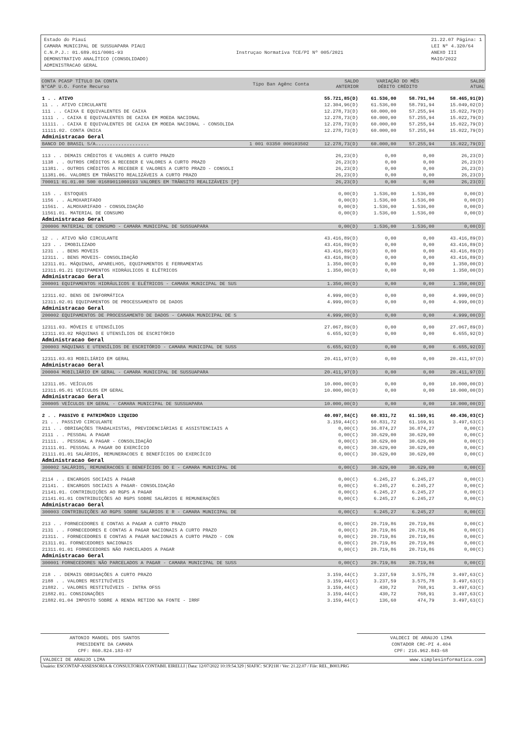Estado do Piauí
CAMARA MUNICIPAL DE SUSSUAPARA PIAUI
C.N.P.J.: 01.689.011/0001-93
DEMONSTRATIVO ANALÍTICO (CONSOLIDADO)
ADMINISTRACAO GERAL
Instruçao Normativa TCE/PI Nº 005/2021
21.22.07 Página: 1
LEI Nº 4.320/64
ANEXO III
MAIO/2022
| CONTA PCASP TÍTULO DA CONTA N°CAP U.O. Fonte Recurso | Tipo Ban Agênc Conta | SALDO ANTERIOR | VARIAÇÃO DO MÊS DÉBITO CRÉDITO | | SALDO ATUAL |
| --- | --- | --- | --- | --- | --- |
| 1 . . ATIVO | | 55.721,85(D) | 61.536,00 | 58.791,94 | 58.465,91(D) |
| 11 . . ATIVO CIRCULANTE | | 12.304,96(D) | 61.536,00 | 58.791,94 | 15.049,02(D) |
| 111 . . CAIXA E EQUIVALENTES DE CAIXA | | 12.278,73(D) | 60.000,00 | 57.255,94 | 15.022,79(D) |
| 1111 . . CAIXA E EQUIVALENTES DE CAIXA EM MOEDA NACIONAL | | 12.278,73(D) | 60.000,00 | 57.255,94 | 15.022,79(D) |
| 11111. . CAIXA E EQUIVALENTES DE CAIXA EM MOEDA NACIONAL - CONSOLIDA | | 12.278,73(D) | 60.000,00 | 57.255,94 | 15.022,79(D) |
| 11111.02. CONTA ÚNICA | | 12.278,73(D) | 60.000,00 | 57.255,94 | 15.022,79(D) |
| Administracao Geral | | | | | |
| BANCO DO BRASIL S/A................... | 1 001 03350 000103502 | 12.278,73(D) | 60.000,00 | 57.255,94 | 15.022,79(D) |
| 113 . . DEMAIS CRÉDITOS E VALORES A CURTO PRAZO | | 26,23(D) | 0,00 | 0,00 | 26,23(D) |
| 1138 . . OUTROS CRÉDITOS A RECEBER E VALORES A CURTO PRAZO | | 26,23(D) | 0,00 | 0,00 | 26,23(D) |
| 11381. . OUTROS CRÉDITOS A RECEBER E VALORES A CURTO PRAZO - CONSOLI | | 26,23(D) | 0,00 | 0,00 | 26,23(D) |
| 11381.06. VALORES EM TRÂNSITO REALIZÁVEIS A CURTO PRAZO | | 26,23(D) | 0,00 | 0,00 | 26,23(D) |
| 700011 01.01.00 500 01689011000193 VALORES EM TRÂNSITO REALIZÁVEIS [P] | | 26,23(D) | 0,00 | 0,00 | 26,23(D) |
| 115 . . ESTOQUES | | 0,00(D) | 1.536,00 | 1.536,00 | 0,00(D) |
| 1156 . . ALMOXARIFADO | | 0,00(D) | 1.536,00 | 1.536,00 | 0,00(D) |
| 11561. . ALMOXARIFADO - CONSOLIDAÇÃO | | 0,00(D) | 1.536,00 | 1.536,00 | 0,00(D) |
| 11561.01. MATERIAL DE CONSUMO | | 0,00(D) | 1.536,00 | 1.536,00 | 0,00(D) |
| Administracao Geral | | | | | |
| 200006 MATERIAL DE CONSUMO - CAMARA MUNICIPAL DE SUSSUAPARA | | 0,00(D) | 1.536,00 | 1.536,00 | 0,00(D) |
| 12 . . ATIVO NÃO CIRCULANTE | | 43.416,89(D) | 0,00 | 0,00 | 43.416,89(D) |
| 123 . . IMOBILIZADO | | 43.416,89(D) | 0,00 | 0,00 | 43.416,89(D) |
| 1231 . . BENS MOVEIS | | 43.416,89(D) | 0,00 | 0,00 | 43.416,89(D) |
| 12311. . BENS MOVEIS- CONSOLIDAÇÃO | | 43.416,89(D) | 0,00 | 0,00 | 43.416,89(D) |
| 12311.01. MÁQUINAS, APARELHOS, EQUIPAMENTOS E FERRAMENTAS | | 1.350,00(D) | 0,00 | 0,00 | 1.350,00(D) |
| 12311.01.21 EQUIPAMENTOS HIDRÁULICOS E ELÉTRICOS | | 1.350,00(D) | 0,00 | 0,00 | 1.350,00(D) |
| Administracao Geral | | | | | |
| 200001 EQUIPAMENTOS HIDRÁULICOS E ELÉTRICOS - CAMARA MUNICIPAL DE SUS | | 1.350,00(D) | 0,00 | 0,00 | 1.350,00(D) |
| 12311.02. BENS DE INFORMÁTICA | | 4.999,00(D) | 0,00 | 0,00 | 4.999,00(D) |
| 12311.02.01 EQUIPAMENTOS DE PROCESSAMENTO DE DADOS | | 4.999,00(D) | 0,00 | 0,00 | 4.999,00(D) |
| Administracao Geral | | | | | |
| 200002 EQUIPAMENTOS DE PROCESSAMENTO DE DADOS - CAMARA MUNICIPAL DE S | | 4.999,00(D) | 0,00 | 0,00 | 4.999,00(D) |
| 12311.03. MÓVEIS E UTENSÍLIOS | | 27.067,89(D) | 0,00 | 0,00 | 27.067,89(D) |
| 12311.03.02 MÁQUINAS E UTENSÍLIOS DE ESCRITÓRIO | | 6.655,92(D) | 0,00 | 0,00 | 6.655,92(D) |
| Administracao Geral | | | | | |
| 200003 MÁQUINAS E UTENSÍLIOS DE ESCRITÓRIO - CAMARA MUNICIPAL DE SUSS | | 6.655,92(D) | 0,00 | 0,00 | 6.655,92(D) |
| 12311.03.03 MOBILIÁRIO EM GERAL | | 20.411,97(D) | 0,00 | 0,00 | 20.411,97(D) |
| Administracao Geral | | | | | |
| 200004 MOBILIÁRIO EM GERAL - CAMARA MUNICIPAL DE SUSSUAPARA | | 20.411,97(D) | 0,00 | 0,00 | 20.411,97(D) |
| 12311.05. VEÍCULOS | | 10.000,00(D) | 0,00 | 0,00 | 10.000,00(D) |
| 12311.05.01 VEÍCULOS EM GERAL | | 10.000,00(D) | 0,00 | 0,00 | 10.000,00(D) |
| Administracao Geral | | | | | |
| 200005 VEÍCULOS EM GERAL - CAMARA MUNICIPAL DE SUSSUAPARA | | 10.000,00(D) | 0,00 | 0,00 | 10.000,00(D) |
| 2 . . PASSIVO E PATRIMÔNIO LIQUIDO | | 40.097,84(C) | 60.831,72 | 61.169,91 | 40.436,03(C) |
| 21 . . PASSIVO CIRCULANTE | | 3.159,44(C) | 60.831,72 | 61.169,91 | 3.497,63(C) |
| 211 . . OBRIGAÇÕES TRABALHISTAS, PREVIDENCIÁRIAS E ASSISTENCIAIS A | | 0,00(C) | 36.874,27 | 36.874,27 | 0,00(C) |
| 2111 . . PESSOAL A PAGAR | | 0,00(C) | 30.629,00 | 30.629,00 | 0,00(C) |
| 21111. . PESSOAL A PAGAR - CONSOLIDAÇÃO | | 0,00(C) | 30.629,00 | 30.629,00 | 0,00(C) |
| 21111.01. PESSOAL A PAGAR DO EXERCÍCIO | | 0,00(C) | 30.629,00 | 30.629,00 | 0,00(C) |
| 21111.01.01 SALÁRIOS, REMUNERACOES E BENEFÍCIOS DO EXERCÍCIO | | 0,00(C) | 30.629,00 | 30.629,00 | 0,00(C) |
| Administracao Geral | | | | | |
| 300002 SALÁRIOS, REMUNERACOES E BENEFÍCIOS DO E - CAMARA MUNICIPAL DE | | 0,00(C) | 30.629,00 | 30.629,00 | 0,00(C) |
| 2114 . . ENCARGOS SOCIAIS A PAGAR | | 0,00(C) | 6.245,27 | 6.245,27 | 0,00(C) |
| 21141. . ENCARGOS SOCIAIS A PAGAR- CONSOLIDAÇÃO | | 0,00(C) | 6.245,27 | 6.245,27 | 0,00(C) |
| 21141.01. CONTRIBUIÇÕES AO RGPS A PAGAR | | 0,00(C) | 6.245,27 | 6.245,27 | 0,00(C) |
| 21141.01.01 CONTRIBUIÇÕES AO RGPS SOBRE SALÁRIOS E REMUNERAÇÕES | | 0,00(C) | 6.245,27 | 6.245,27 | 0,00(C) |
| Administracao Geral | | | | | |
| 300003 CONTRIBUIÇÕES AO RGPS SOBRE SALÁRIOS E R - CAMARA MUNICIPAL DE | | 0,00(C) | 6.245,27 | 6.245,27 | 0,00(C) |
| 213 . . FORNECEDORES E CONTAS A PAGAR A CURTO PRAZO | | 0,00(C) | 20.719,86 | 20.719,86 | 0,00(C) |
| 2131 . . FORNECEDORES E CONTAS A PAGAR NACIONAIS A CURTO PRAZO | | 0,00(C) | 20.719,86 | 20.719,86 | 0,00(C) |
| 21311. . FORNECEDORES E CONTAS A PAGAR NACIONAIS A CURTO PRAZO - CON | | 0,00(C) | 20.719,86 | 20.719,86 | 0,00(C) |
| 21311.01. FORNECEDORES NACIONAIS | | 0,00(C) | 20.719,86 | 20.719,86 | 0,00(C) |
| 21311.01.01 FORNECEDORES NÃO PARCELADOS A PAGAR | | 0,00(C) | 20.719,86 | 20.719,86 | 0,00(C) |
| Administracao Geral | | | | | |
| 300001 FORNECEDORES NÃO PARCELADOS A PAGAR - CAMARA MUNICIPAL DE SUSS | | 0,00(C) | 20.719,86 | 20.719,86 | 0,00(C) |
| 218 . . DEMAIS OBRIGAÇÕES A CURTO PRAZO | | 3.159,44(C) | 3.237,59 | 3.575,78 | 3.497,63(C) |
| 2188 . . VALORES RESTITUÍVEIS | | 3.159,44(C) | 3.237,59 | 3.575,78 | 3.497,63(C) |
| 21882. . VALORES RESTITUÍVEIS - INTRA OFSS | | 3.159,44(C) | 430,72 | 768,91 | 3.497,63(C) |
| 21882.01. CONSIGNAÇÕES | | 3.159,44(C) | 430,72 | 768,91 | 3.497,63(C) |
| 21882.01.04 IMPOSTO SOBRE A RENDA RETIDO NA FONTE - IRRF | | 3.159,44(C) | 136,60 | 474,79 | 3.497,63(C) |
ANTONIO MANOEL DOS SANTOS
PRESIDENTE DA CAMARA
CPF: 860.824.183-87
VALDECI DE ARAUJO LIMA
CONTADOR CRC-PI 4.404
CPF: 216.962.843-68
VALDECI DE ARAUJO LIMA www.simplesinformatica.com
Usuário: ESCONTAP-ASSESSORIA & CONSULTORIA CONTABIL EIRELLI | Data: 12/07/2022 10:19:54.329 | SIAFIC: SCP21H / Ver: 21.22.07 / File: REL_B003.PRG